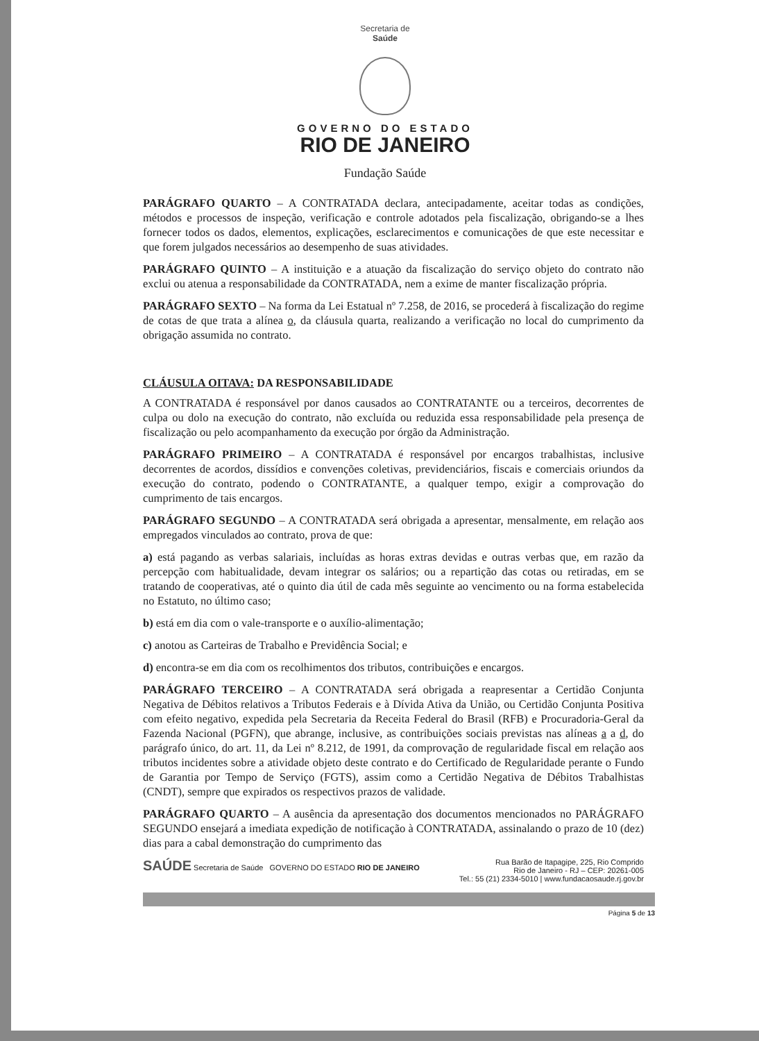Secretaria de
Saúde
GOVERNO DO ESTADO
RIO DE JANEIRO
Fundação Saúde
PARÁGRAFO QUARTO – A CONTRATADA declara, antecipadamente, aceitar todas as condições, métodos e processos de inspeção, verificação e controle adotados pela fiscalização, obrigando-se a lhes fornecer todos os dados, elementos, explicações, esclarecimentos e comunicações de que este necessitar e que forem julgados necessários ao desempenho de suas atividades.
PARÁGRAFO QUINTO – A instituição e a atuação da fiscalização do serviço objeto do contrato não exclui ou atenua a responsabilidade da CONTRATADA, nem a exime de manter fiscalização própria.
PARÁGRAFO SEXTO – Na forma da Lei Estatual nº 7.258, de 2016, se procederá à fiscalização do regime de cotas de que trata a alínea o, da cláusula quarta, realizando a verificação no local do cumprimento da obrigação assumida no contrato.
CLÁUSULA OITAVA: DA RESPONSABILIDADE
A CONTRATADA é responsável por danos causados ao CONTRATANTE ou a terceiros, decorrentes de culpa ou dolo na execução do contrato, não excluída ou reduzida essa responsabilidade pela presença de fiscalização ou pelo acompanhamento da execução por órgão da Administração.
PARÁGRAFO PRIMEIRO – A CONTRATADA é responsável por encargos trabalhistas, inclusive decorrentes de acordos, dissídios e convenções coletivas, previdenciários, fiscais e comerciais oriundos da execução do contrato, podendo o CONTRATANTE, a qualquer tempo, exigir a comprovação do cumprimento de tais encargos.
PARÁGRAFO SEGUNDO – A CONTRATADA será obrigada a apresentar, mensalmente, em relação aos empregados vinculados ao contrato, prova de que:
a) está pagando as verbas salariais, incluídas as horas extras devidas e outras verbas que, em razão da percepção com habitualidade, devam integrar os salários; ou a repartição das cotas ou retiradas, em se tratando de cooperativas, até o quinto dia útil de cada mês seguinte ao vencimento ou na forma estabelecida no Estatuto, no último caso;
b) está em dia com o vale-transporte e o auxílio-alimentação;
c) anotou as Carteiras de Trabalho e Previdência Social; e
d) encontra-se em dia com os recolhimentos dos tributos, contribuições e encargos.
PARÁGRAFO TERCEIRO – A CONTRATADA será obrigada a reapresentar a Certidão Conjunta Negativa de Débitos relativos a Tributos Federais e à Dívida Ativa da União, ou Certidão Conjunta Positiva com efeito negativo, expedida pela Secretaria da Receita Federal do Brasil (RFB) e Procuradoria-Geral da Fazenda Nacional (PGFN), que abrange, inclusive, as contribuições sociais previstas nas alíneas a a d, do parágrafo único, do art. 11, da Lei nº 8.212, de 1991, da comprovação de regularidade fiscal em relação aos tributos incidentes sobre a atividade objeto deste contrato e do Certificado de Regularidade perante o Fundo de Garantia por Tempo de Serviço (FGTS), assim como a Certidão Negativa de Débitos Trabalhistas (CNDT), sempre que expirados os respectivos prazos de validade.
PARÁGRAFO QUARTO – A ausência da apresentação dos documentos mencionados no PARÁGRAFO SEGUNDO ensejará a imediata expedição de notificação à CONTRATADA, assinalando o prazo de 10 (dez) dias para a cabal demonstração do cumprimento das
SAÚDE Secretaria de Saúde GOVERNO DO ESTADO RIO DE JANEIRO
Rua Barão de Itapagipe, 225, Rio Comprido
Rio de Janeiro - RJ – CEP: 20261-005
Tel.: 55 (21) 2334-5010 | www.fundacaosaude.rj.gov.br
Página 5 de 13